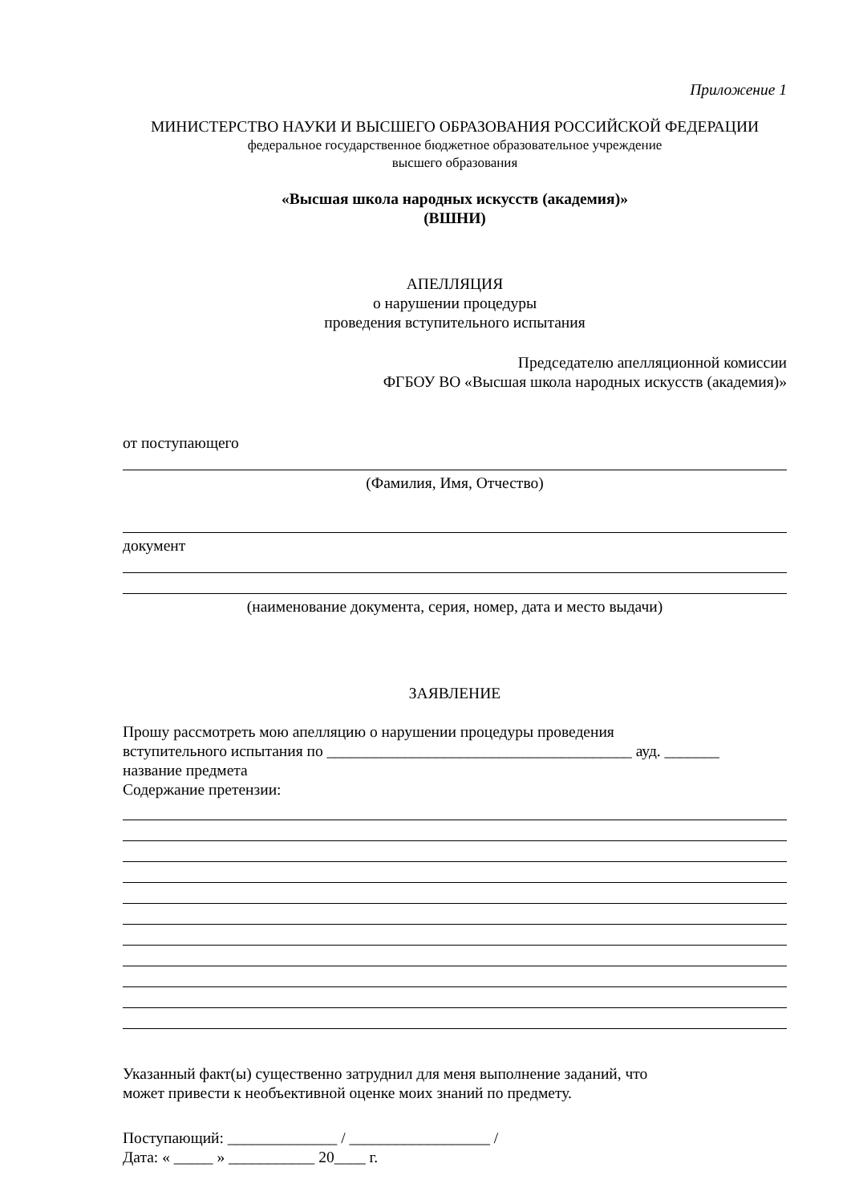Приложение 1
МИНИСТЕРСТВО НАУКИ И ВЫСШЕГО ОБРАЗОВАНИЯ РОССИЙСКОЙ ФЕДЕРАЦИИ
федеральное государственное бюджетное образовательное учреждение
высшего образования
«Высшая школа народных искусств (академия)»
(ВШНИ)
АПЕЛЛЯЦИЯ
о нарушении процедуры
проведения вступительного испытания
Председателю апелляционной комиссии
ФГБОУ ВО «Высшая школа народных искусств (академия)»
от поступающего
(Фамилия, Имя, Отчество)
документ
(наименование документа, серия, номер, дата и место выдачи)
ЗАЯВЛЕНИЕ
Прошу рассмотреть мою апелляцию о нарушении процедуры проведения
вступительного испытания по _______________________________________ ауд. _______
название предмета
Содержание претензии:
Указанный факт(ы) существенно затруднил для меня выполнение заданий, что
может привести к необъективной оценке моих знаний по предмету.
Поступающий: ______________ / __________________ /
Дата: « _____ » ___________ 20____ г.